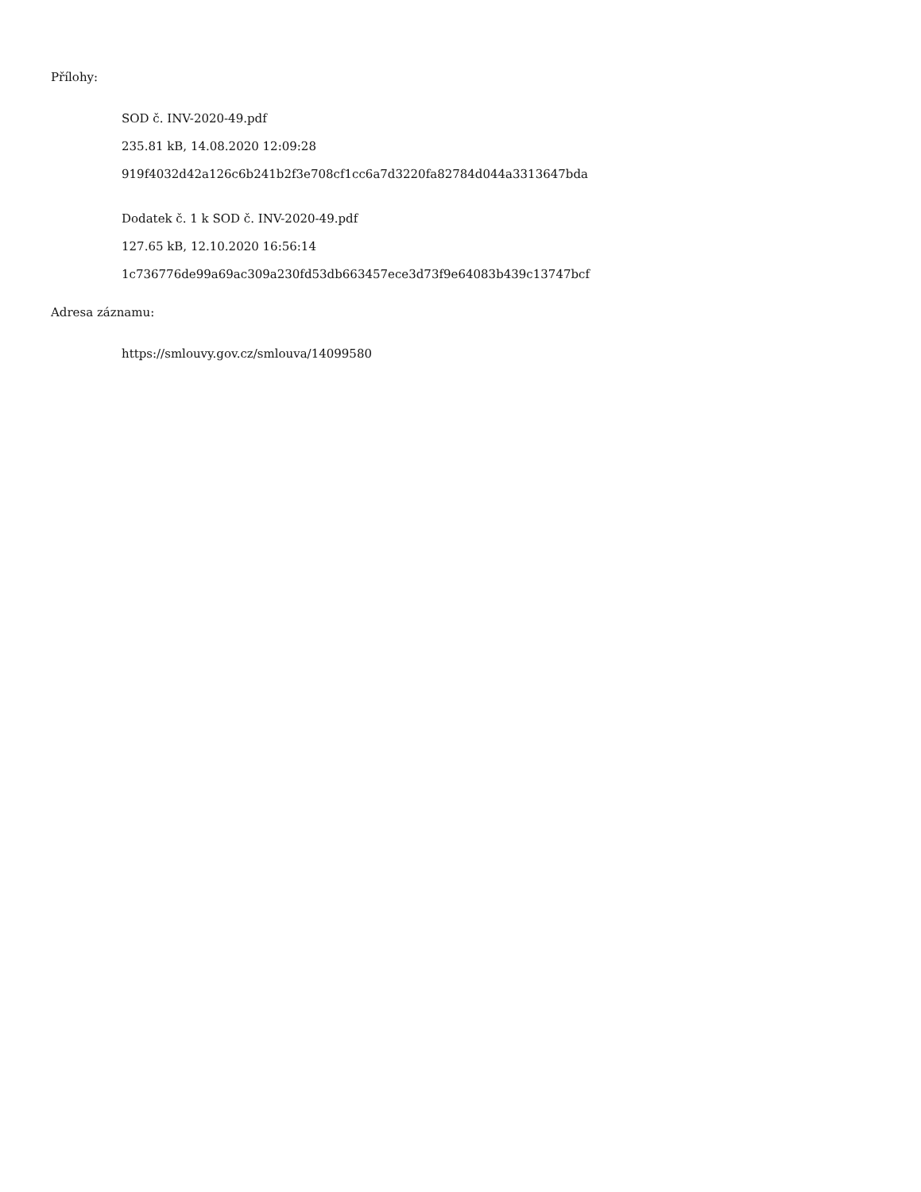Přílohy:
SOD č. INV-2020-49.pdf
235.81 kB, 14.08.2020 12:09:28
919f4032d42a126c6b241b2f3e708cf1cc6a7d3220fa82784d044a3313647bda
Dodatek č. 1 k SOD č. INV-2020-49.pdf
127.65 kB, 12.10.2020 16:56:14
1c736776de99a69ac309a230fd53db663457ece3d73f9e64083b439c13747bcf
Adresa záznamu:
https://smlouvy.gov.cz/smlouva/14099580